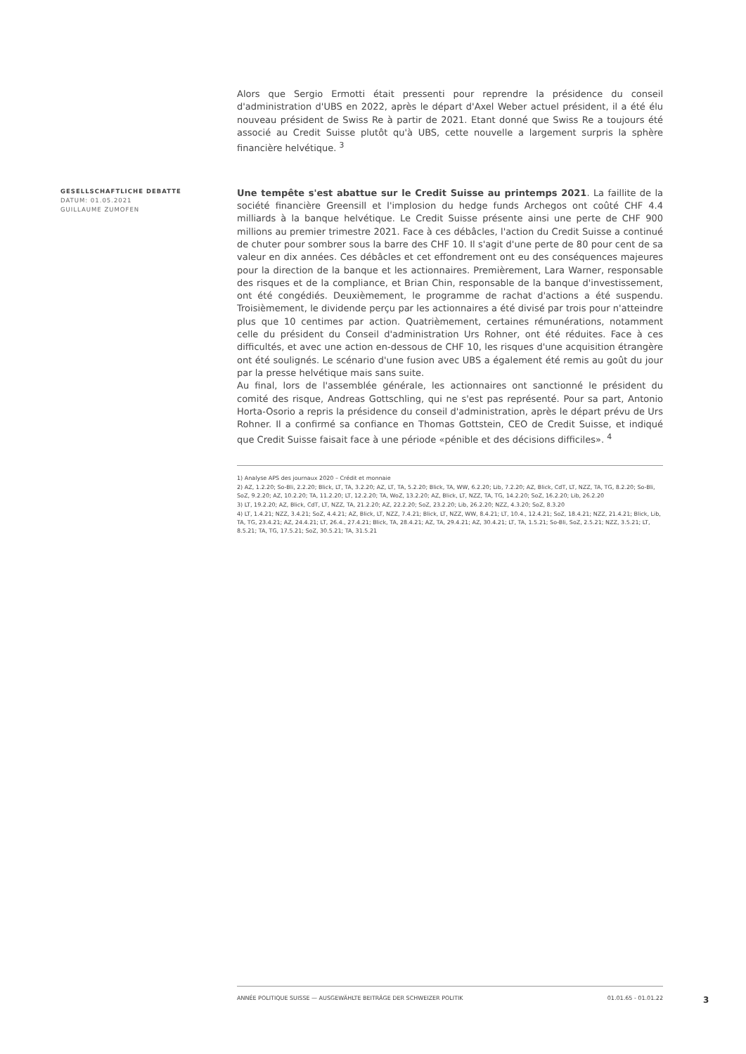Alors que Sergio Ermotti était pressenti pour reprendre la présidence du conseil d'administration d'UBS en 2022, après le départ d'Axel Weber actuel président, il a été élu nouveau président de Swiss Re à partir de 2021. Etant donné que Swiss Re a toujours été associé au Credit Suisse plutôt qu'à UBS, cette nouvelle a largement surpris la sphère financière helvétique. <sup>3</sup>
GESELLSCHAFTLICHE DEBATTE
DATUM: 01.05.2021
GUILLAUME ZUMOFEN
Une tempête s'est abattue sur le Credit Suisse au printemps 2021. La faillite de la société financière Greensill et l'implosion du hedge funds Archegos ont coûté CHF 4.4 milliards à la banque helvétique. Le Credit Suisse présente ainsi une perte de CHF 900 millions au premier trimestre 2021. Face à ces débâcles, l'action du Credit Suisse a continué de chuter pour sombrer sous la barre des CHF 10. Il s'agit d'une perte de 80 pour cent de sa valeur en dix années. Ces débâcles et cet effondrement ont eu des conséquences majeures pour la direction de la banque et les actionnaires. Premièrement, Lara Warner, responsable des risques et de la compliance, et Brian Chin, responsable de la banque d'investissement, ont été congédiés. Deuxièmement, le programme de rachat d'actions a été suspendu. Troisièmement, le dividende perçu par les actionnaires a été divisé par trois pour n'atteindre plus que 10 centimes par action. Quatrièmement, certaines rémunérations, notamment celle du président du Conseil d'administration Urs Rohner, ont été réduites. Face à ces difficultés, et avec une action en-dessous de CHF 10, les risques d'une acquisition étrangère ont été soulignés. Le scénario d'une fusion avec UBS a également été remis au goût du jour par la presse helvétique mais sans suite.
Au final, lors de l'assemblée générale, les actionnaires ont sanctionné le président du comité des risque, Andreas Gottschling, qui ne s'est pas représenté. Pour sa part, Antonio Horta-Osorio a repris la présidence du conseil d'administration, après le départ prévu de Urs Rohner. Il a confirmé sa confiance en Thomas Gottstein, CEO de Credit Suisse, et indiqué que Credit Suisse faisait face à une période «pénible et des décisions difficiles». <sup>4</sup>
1) Analyse APS des journaux 2020 – Crédit et monnaie
2) AZ, 1.2.20; So-Bli, 2.2.20; Blick, LT, TA, 3.2.20; AZ, LT, TA, 5.2.20; Blick, TA, WW, 6.2.20; Lib, 7.2.20; AZ, Blick, CdT, LT, NZZ, TA, TG, 8.2.20; So-Bli, SoZ, 9.2.20; AZ, 10.2.20; TA, 11.2.20; LT, 12.2.20; TA, WoZ, 13.2.20; AZ, Blick, LT, NZZ, TA, TG, 14.2.20; SoZ, 16.2.20; Lib, 26.2.20
3) LT, 19.2.20; AZ, Blick, CdT, LT, NZZ, TA, 21.2.20; AZ, 22.2.20; SoZ, 23.2.20; Lib, 26.2.20; NZZ, 4.3.20; SoZ, 8.3.20
4) LT, 1.4.21; NZZ, 3.4.21; SoZ, 4.4.21; AZ, Blick, LT, NZZ, 7.4.21; Blick, LT, NZZ, WW, 8.4.21; LT, 10.4., 12.4.21; SoZ, 18.4.21; NZZ, 21.4.21; Blick, Lib, TA, TG, 23.4.21; AZ, 24.4.21; LT, 26.4., 27.4.21; Blick, TA, 28.4.21; AZ, TA, 29.4.21; AZ, 30.4.21; LT, TA, 1.5.21; So-Bli, SoZ, 2.5.21; NZZ, 3.5.21; LT, 8.5.21; TA, TG, 17.5.21; SoZ, 30.5.21; TA, 31.5.21
ANNÉE POLITIQUE SUISSE — AUSGEWÄHLTE BEITRÄGE DER SCHWEIZER POLITIK 01.01.65 - 01.01.22
3